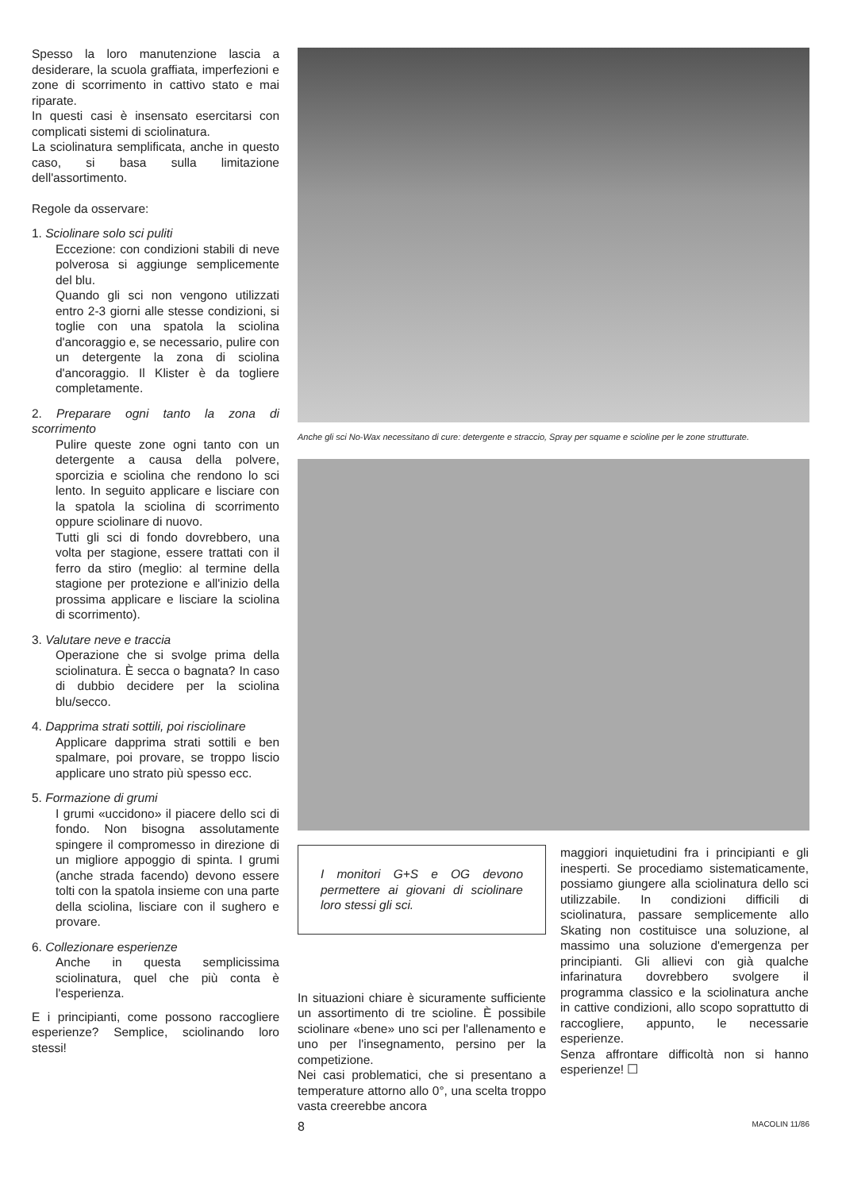Spesso la loro manutenzione lascia a desiderare, la scuola graffiata, imperfezioni e zone di scorrimento in cattivo stato e mai riparate.
In questi casi è insensato esercitarsi con complicati sistemi di sciolinatura.
La sciolinatura semplificata, anche in questo caso, si basa sulla limitazione dell'assortimento.
Regole da osservare:
1. Sciolinare solo sci puliti
Eccezione: con condizioni stabili di neve polverosa si aggiunge semplicemente del blu.
Quando gli sci non vengono utilizzati entro 2-3 giorni alle stesse condizioni, si toglie con una spatola la sciolina d'ancoraggio e, se necessario, pulire con un detergente la zona di sciolina d'ancoraggio. Il Klister è da togliere completamente.
2. Preparare ogni tanto la zona di scorrimento
Pulire queste zone ogni tanto con un detergente a causa della polvere, sporcizia e sciolina che rendono lo sci lento. In seguito applicare e lisciare con la spatola la sciolina di scorrimento oppure sciolinare di nuovo.
Tutti gli sci di fondo dovrebbero, una volta per stagione, essere trattati con il ferro da stiro (meglio: al termine della stagione per protezione e all'inizio della prossima applicare e lisciare la sciolina di scorrimento).
3. Valutare neve e traccia
Operazione che si svolge prima della sciolinatura. È secca o bagnata? In caso di dubbio decidere per la sciolina blu/secco.
4. Dapprima strati sottili, poi risciolinare
Applicare dapprima strati sottili e ben spalmare, poi provare, se troppo liscio applicare uno strato più spesso ecc.
5. Formazione di grumi
I grumi «uccidono» il piacere dello sci di fondo. Non bisogna assolutamente spingere il compromesso in direzione di un migliore appoggio di spinta. I grumi (anche strada facendo) devono essere tolti con la spatola insieme con una parte della sciolina, lisciare con il sughero e provare.
6. Collezionare esperienze
Anche in questa semplicissima sciolinatura, quel che più conta è l'esperienza.
E i principianti, come possono raccogliere esperienze? Semplice, sciolinando loro stessi!
Anche gli sci No-Wax necessitano di cure: detergente e straccio, Spray per squame e scioline per le zone strutturate.
I monitori G+S e OG devono permettere ai giovani di sciolinare loro stessi gli sci.
In situazioni chiare è sicuramente sufficiente un assortimento di tre scioline. È possibile sciolinare «bene» uno sci per l'allenamento e uno per l'insegnamento, persino per la competizione.
Nei casi problematici, che si presentano a temperature attorno allo 0°, una scelta troppo vasta creerebbe ancora
maggiori inquietudini fra i principianti e gli inesperti. Se procediamo sistematicamente, possiamo giungere alla sciolinatura dello sci utilizzabile. In condizioni difficili di sciolinatura, passare semplicemente allo Skating non costituisce una soluzione, al massimo una soluzione d'emergenza per principianti. Gli allievi con già qualche infarinatura dovrebbero svolgere il programma classico e la sciolinatura anche in cattive condizioni, allo scopo soprattutto di raccogliere, appunto, le necessarie esperienze.
Senza affrontare difficoltà non si hanno esperienze! ☐
8 MACOLIN 11/86